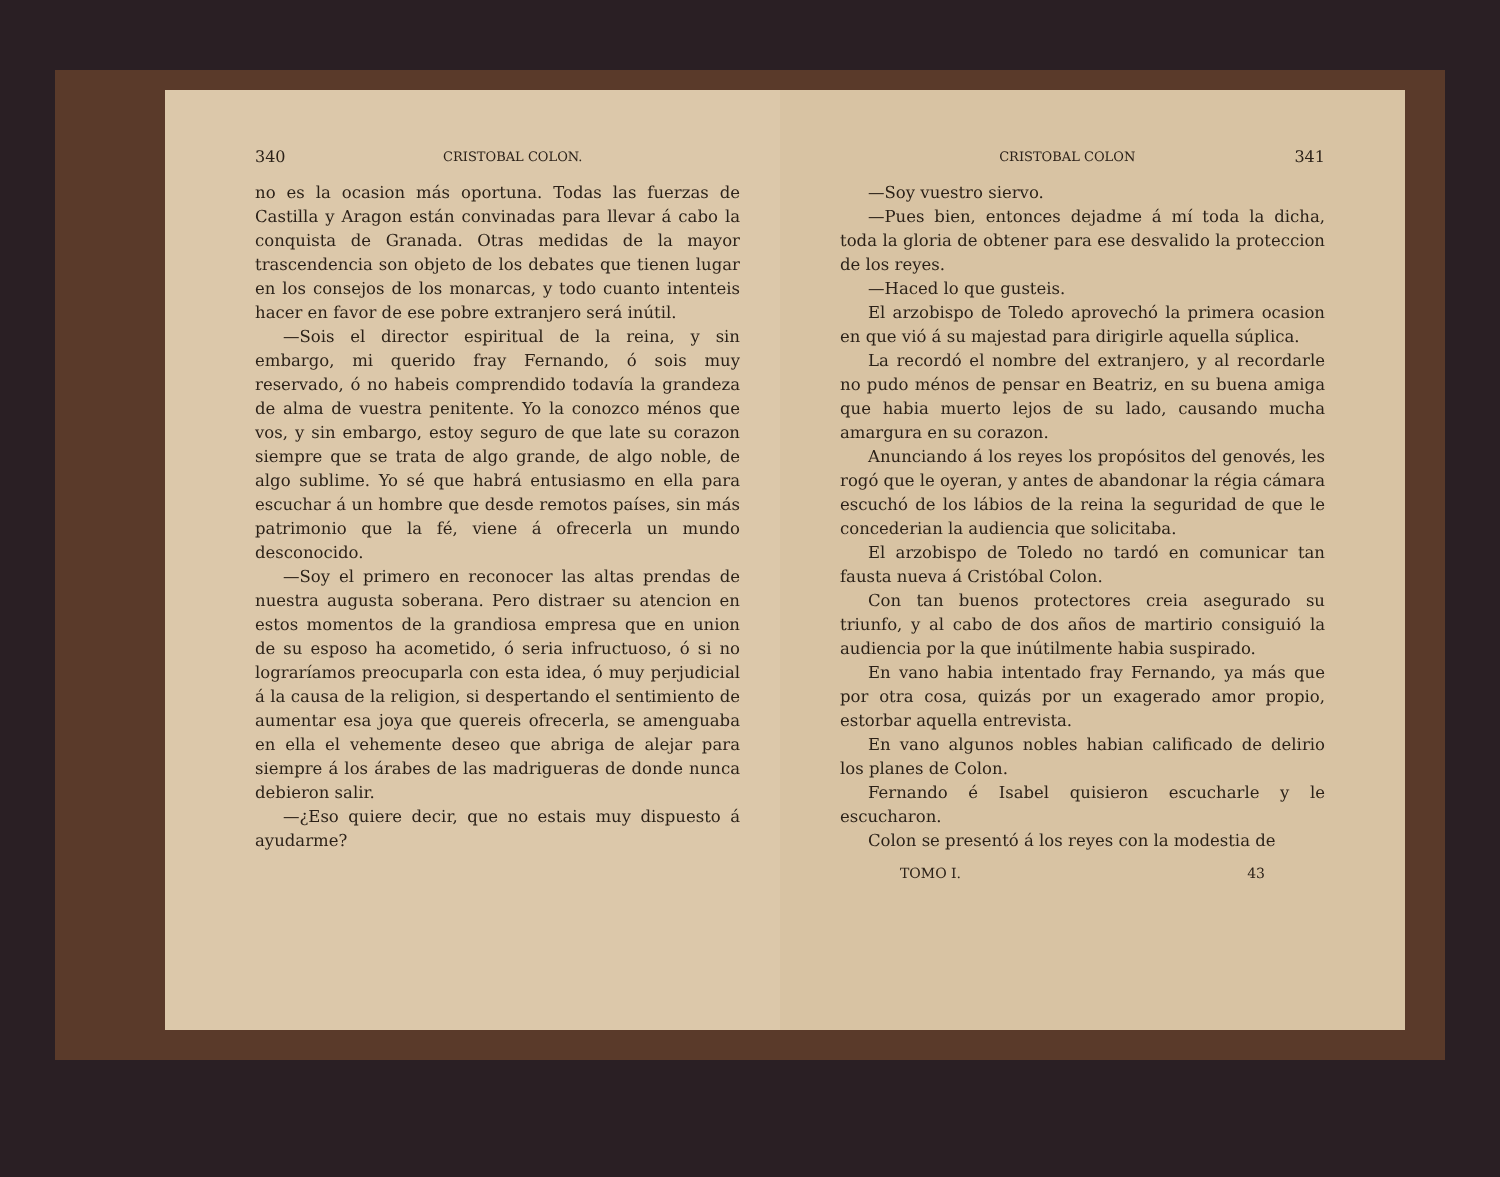340 CRISTOBAL COLON.
no es la ocasion más oportuna. Todas las fuerzas de Castilla y Aragon están convinadas para llevar á cabo la conquista de Granada. Otras medidas de la mayor trascendencia son objeto de los debates que tienen lugar en los consejos de los monarcas, y todo cuanto intenteis hacer en favor de ese pobre extranjero será inútil.
—Sois el director espiritual de la reina, y sin embargo, mi querido fray Fernando, ó sois muy reservado, ó no habeis comprendido todavía la grandeza de alma de vuestra penitente. Yo la conozco ménos que vos, y sin embargo, estoy seguro de que late su corazon siempre que se trata de algo grande, de algo noble, de algo sublime. Yo sé que habrá entusiasmo en ella para escuchar á un hombre que desde remotos países, sin más patrimonio que la fé, viene á ofrecerla un mundo desconocido.
—Soy el primero en reconocer las altas prendas de nuestra augusta soberana. Pero distraer su atencion en estos momentos de la grandiosa empresa que en union de su esposo ha acometido, ó seria infructuoso, ó si no lograríamos preocuparla con esta idea, ó muy perjudicial á la causa de la religion, si despertando el sentimiento de aumentar esa joya que quereis ofrecerla, se amenguaba en ella el vehemente deseo que abriga de alejar para siempre á los árabes de las madrigueras de donde nunca debieron salir.
—¿Eso quiere decir, que no estais muy dispuesto á ayudarme?
CRISTOBAL COLON 341
—Soy vuestro siervo.
—Pues bien, entonces dejadme á mí toda la dicha, toda la gloria de obtener para ese desvalido la proteccion de los reyes.
—Haced lo que gusteis.
El arzobispo de Toledo aprovechó la primera ocasion en que vió á su majestad para dirigirle aquella súplica.
La recordó el nombre del extranjero, y al recordarle no pudo ménos de pensar en Beatriz, en su buena amiga que habia muerto lejos de su lado, causando mucha amargura en su corazon.
Anunciando á los reyes los propósitos del genovés, les rogó que le oyeran, y antes de abandonar la régia cámara escuchó de los lábios de la reina la seguridad de que le concederian la audiencia que solicitaba.
El arzobispo de Toledo no tardó en comunicar tan fausta nueva á Cristóbal Colon.
Con tan buenos protectores creia asegurado su triunfo, y al cabo de dos años de martirio consiguió la audiencia por la que inútilmente habia suspirado.
En vano habia intentado fray Fernando, ya más que por otra cosa, quizás por un exagerado amor propio, estorbar aquella entrevista.
En vano algunos nobles habian calificado de delirio los planes de Colon.
Fernando é Isabel quisieron escucharle y le escucharon.
Colon se presentó á los reyes con la modestia de
TOMO I. 43